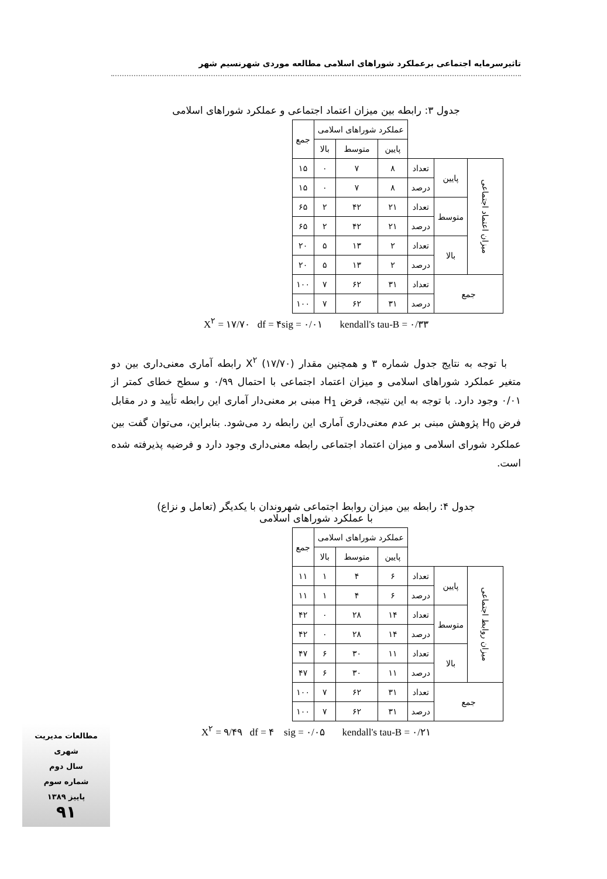تاثیرسرمایه اجتماعی برعملکرد شوراهای اسلامی مطالعه موردی شهرنسیم شهر
جدول ۳: رابطه بین میزان اعتماد اجتماعی و عملکرد شوراهای اسلامی
| | | | عملکرد شوراهای اسلامی | | | جمع |
| --- | --- | --- | --- | --- | --- | --- |
| | | | پایین | متوسط | بالا | |
| میزان اعتماد اجتماعی | پایین | تعداد | ۸ | ۷ | ۰ | ۱۵ |
| | | درصد | ۸ | ۷ | ۰ | ۱۵ |
| | متوسط | تعداد | ۲۱ | ۴۲ | ۲ | ۶۵ |
| | | درصد | ۲۱ | ۴۲ | ۲ | ۶۵ |
| | بالا | تعداد | ۲ | ۱۳ | ۵ | ۲۰ |
| | | درصد | ۲ | ۱۳ | ۵ | ۲۰ |
| جمع | | تعداد | ۳۱ | ۶۲ | ۷ | ۱۰۰ |
| | | درصد | ۳۱ | ۶۲ | ۷ | ۱۰۰ |
X<sup>۲</sup> = ۱۷/۷۰ df = ۴sig = ۰/۰۱ kendall's tau-B = ۰/۳۳
با توجه به نتایج جدول شماره ۳ و همچنین مقدار X<sup>۲</sup> (۱۷/۷۰) رابطه آماری معنی‌داری بین دو متغیر عملکرد شوراهای اسلامی و میزان اعتماد اجتماعی با احتمال ۰/۹۹ و سطح خطای کمتر از ۰/۰۱ وجود دارد. با توجه به این نتیجه، فرض H<sub>1</sub> مبنی بر معنی‌دار آماری این رابطه تأیید و در مقابل فرض H<sub>0</sub> پژوهش مبنی بر عدم معنی‌داری آماری این رابطه رد می‌شود. بنابراین، می‌توان گفت بین عملکرد شورای اسلامی و میزان اعتماد اجتماعی رابطه معنی‌داری وجود دارد و فرضیه پذیرفته شده است.
جدول ۴: رابطه بین میزان روابط اجتماعی شهروندان با یکدیگر (تعامل و نزاع)
با عملکرد شوراهای اسلامی
| | | | عملکرد شوراهای اسلامی | | | جمع |
| --- | --- | --- | --- | --- | --- | --- |
| | | | پایین | متوسط | بالا | |
| میزان روابط اجتماعی | پایین | تعداد | ۶ | ۴ | ۱ | ۱۱ |
| | | درصد | ۶ | ۴ | ۱ | ۱۱ |
| | متوسط | تعداد | ۱۴ | ۲۸ | ۰ | ۴۲ |
| | | درصد | ۱۴ | ۲۸ | ۰ | ۴۲ |
| | بالا | تعداد | ۱۱ | ۳۰ | ۶ | ۴۷ |
| | | درصد | ۱۱ | ۳۰ | ۶ | ۴۷ |
| جمع | | تعداد | ۳۱ | ۶۲ | ۷ | ۱۰۰ |
| | | درصد | ۳۱ | ۶۲ | ۷ | ۱۰۰ |
X<sup>۲</sup> = ۹/۴۹ df = ۴ sig = ۰/۰۵ kendall's tau-B = ۰/۲۱
مطالعات مدیریت شهری
سال دوم
شماره سوم
پاییز ۱۳۸۹
۹۱